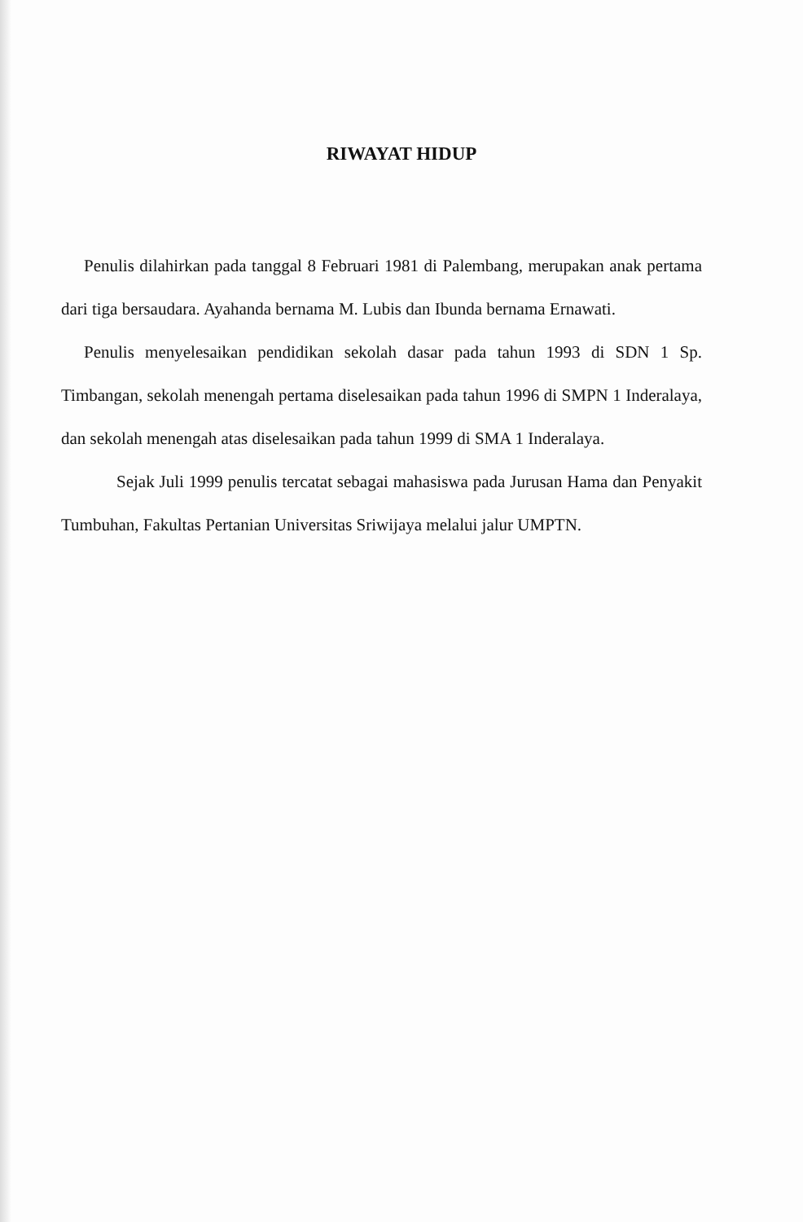RIWAYAT HIDUP
Penulis dilahirkan pada tanggal 8 Februari 1981 di Palembang, merupakan anak pertama dari tiga bersaudara. Ayahanda bernama M. Lubis dan Ibunda bernama Ernawati.
Penulis menyelesaikan pendidikan sekolah dasar pada tahun 1993 di SDN 1 Sp. Timbangan, sekolah menengah pertama diselesaikan pada tahun 1996 di SMPN 1 Inderalaya, dan sekolah menengah atas diselesaikan pada tahun 1999 di SMA 1 Inderalaya.
Sejak Juli 1999 penulis tercatat sebagai mahasiswa pada Jurusan Hama dan Penyakit Tumbuhan, Fakultas Pertanian Universitas Sriwijaya melalui jalur UMPTN.